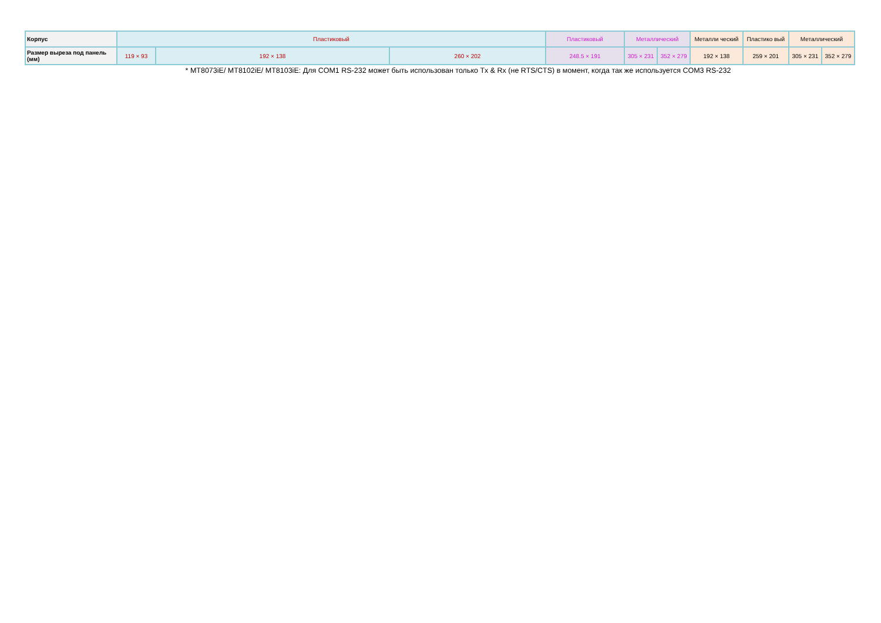| Корпус | Пластиковый | | | Пластиковый | Металлический | | Металли ческий | Пластико вый | Металлический | |
| Размер выреза под панель (мм) | 119 × 93 | 192 × 138 | 260 × 202 | 248.5 × 191 | 305 × 231 | 352 × 279 | 192 × 138 | 259 × 201 | 305 × 231 | 352 × 279 |
* MT8073iE/ MT8102iE/ MT8103iE: Для COM1 RS-232 может быть использован только Tx & Rx (не RTS/CTS) в момент, когда так же используется COM3 RS-232